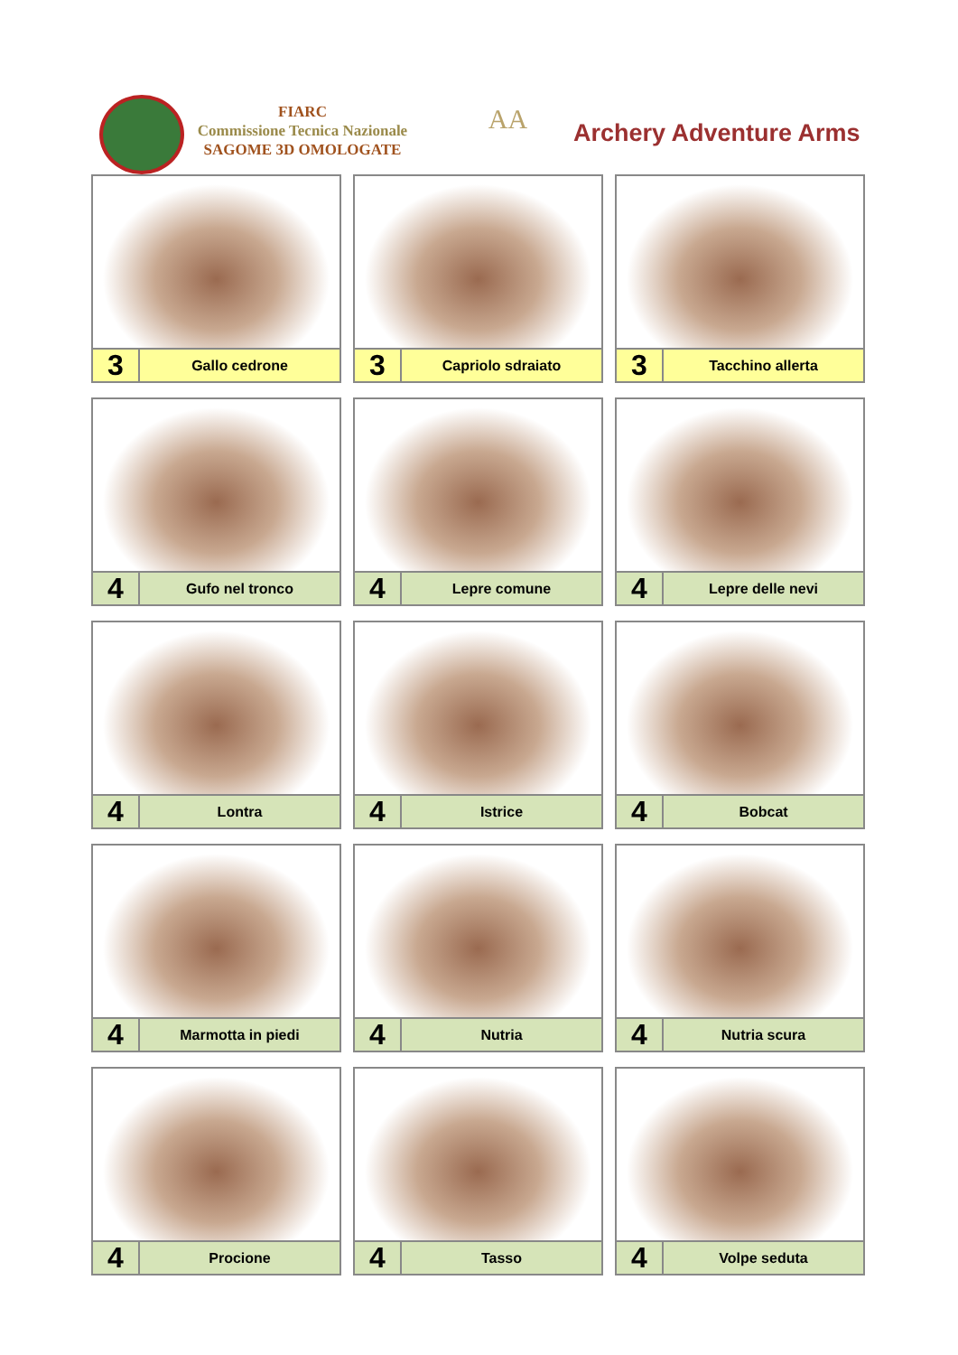FIARC
Commissione Tecnica Nazionale
SAGOME 3D OMOLOGATE
AA Archery Adventure Arms
3
Gallo cedrone
3
Capriolo sdraiato
3
Tacchino allerta
4
Gufo nel tronco
4
Lepre comune
4
Lepre delle nevi
4
Lontra
4
Istrice
4
Bobcat
4
Marmotta in piedi
4
Nutria
4
Nutria scura
4
Procione
4
Tasso
4
Volpe seduta